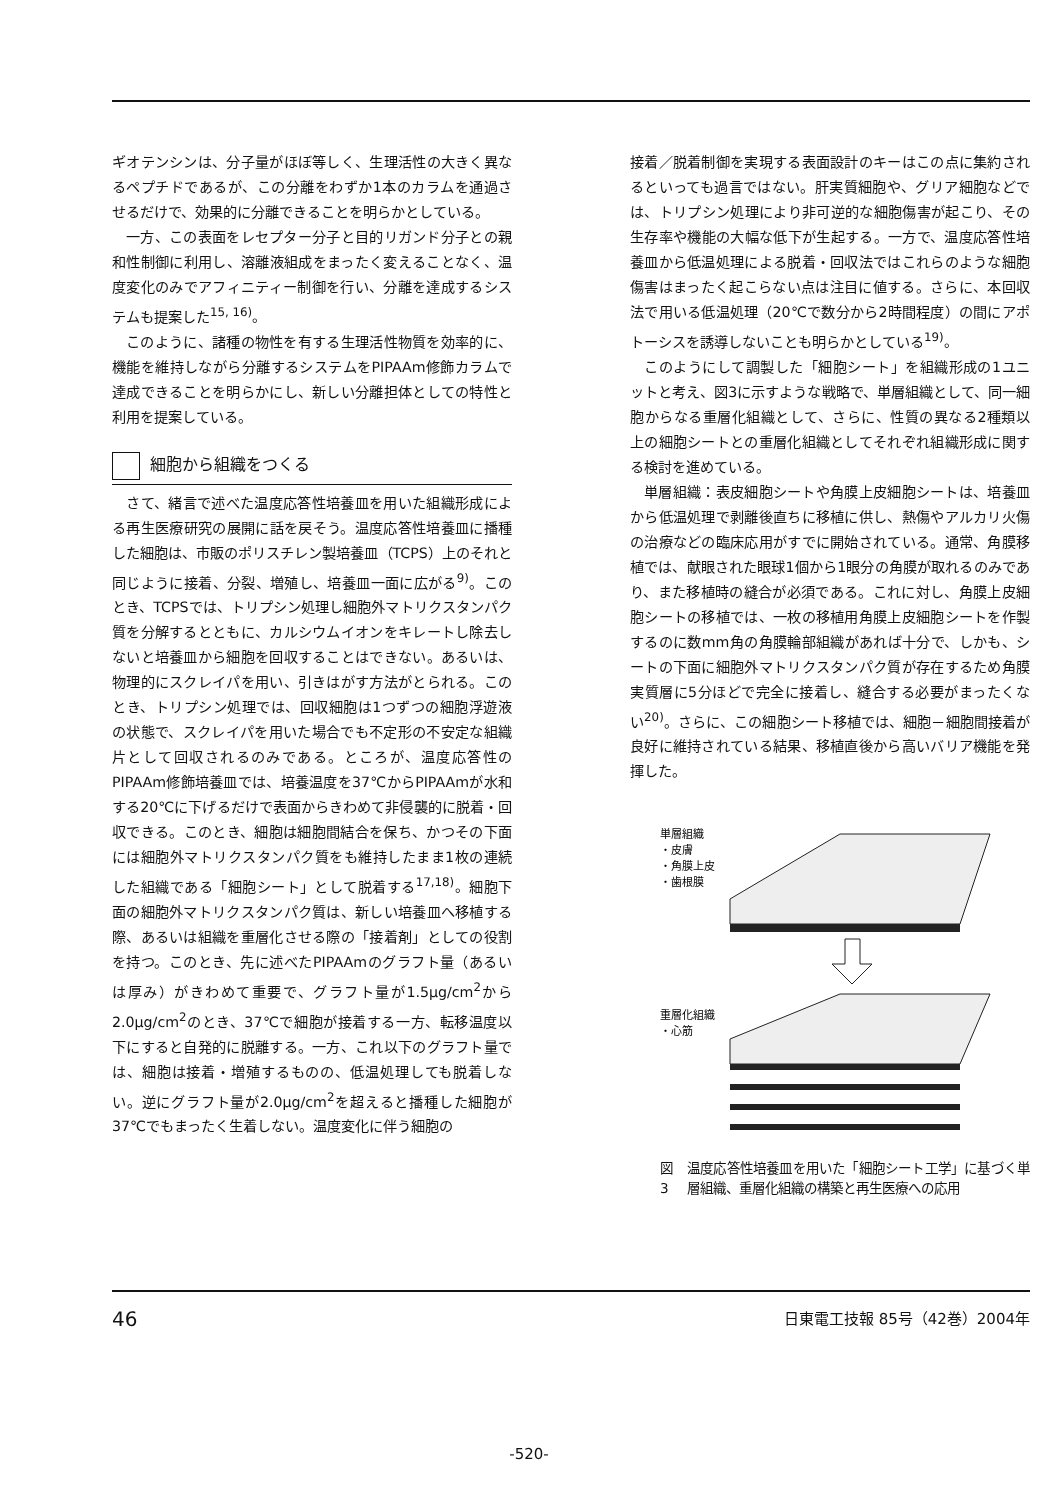ギオテンシンは、分子量がほぼ等しく、生理活性の大きく異なるペプチドであるが、この分離をわずか1本のカラムを通過させるだけで、効果的に分離できることを明らかとしている。
一方、この表面をレセプター分子と目的リガンド分子との親和性制御に利用し、溶離液組成をまったく変えることなく、温度変化のみでアフィニティー制御を行い、分離を達成するシステムも提案した<sup>15, 16)</sup>。
このように、諸種の物性を有する生理活性物質を効率的に、機能を維持しながら分離するシステムをPIPAAm修飾カラムで達成できることを明らかにし、新しい分離担体としての特性と利用を提案している。
細胞から組織をつくる
さて、緒言で述べた温度応答性培養皿を用いた組織形成による再生医療研究の展開に話を戻そう。温度応答性培養皿に播種した細胞は、市販のポリスチレン製培養皿（TCPS）上のそれと同じように接着、分裂、増殖し、培養皿一面に広がる<sup>9)</sup>。このとき、TCPSでは、トリプシン処理し細胞外マトリクスタンパク質を分解するとともに、カルシウムイオンをキレートし除去しないと培養皿から細胞を回収することはできない。あるいは、物理的にスクレイパを用い、引きはがす方法がとられる。このとき、トリプシン処理では、回収細胞は1つずつの細胞浮遊液の状態で、スクレイパを用いた場合でも不定形の不安定な組織片として回収されるのみである。ところが、温度応答性のPIPAAm修飾培養皿では、培養温度を37℃からPIPAAmが水和する20℃に下げるだけで表面からきわめて非侵襲的に脱着・回収できる。このとき、細胞は細胞間結合を保ち、かつその下面には細胞外マトリクスタンパク質をも維持したまま1枚の連続した組織である「細胞シート」として脱着する<sup>17,18)</sup>。細胞下面の細胞外マトリクスタンパク質は、新しい培養皿へ移植する際、あるいは組織を重層化させる際の「接着剤」としての役割を持つ。このとき、先に述べたPIPAAmのグラフト量（あるいは厚み）がきわめて重要で、グラフト量が1.5μg/cm<sup>2</sup>から2.0μg/cm<sup>2</sup>のとき、37℃で細胞が接着する一方、転移温度以下にすると自発的に脱離する。一方、これ以下のグラフト量では、細胞は接着・増殖するものの、低温処理しても脱着しない。逆にグラフト量が2.0μg/cm<sup>2</sup>を超えると播種した細胞が37℃でもまったく生着しない。温度変化に伴う細胞の
接着／脱着制御を実現する表面設計のキーはこの点に集約されるといっても過言ではない。肝実質細胞や、グリア細胞などでは、トリプシン処理により非可逆的な細胞傷害が起こり、その生存率や機能の大幅な低下が生起する。一方で、温度応答性培養皿から低温処理による脱着・回収法ではこれらのような細胞傷害はまったく起こらない点は注目に値する。さらに、本回収法で用いる低温処理（20℃で数分から2時間程度）の間にアポトーシスを誘導しないことも明らかとしている<sup>19)</sup>。
このようにして調製した「細胞シート」を組織形成の1ユニットと考え、図3に示すような戦略で、単層組織として、同一細胞からなる重層化組織として、さらに、性質の異なる2種類以上の細胞シートとの重層化組織としてそれぞれ組織形成に関する検討を進めている。
単層組織：表皮細胞シートや角膜上皮細胞シートは、培養皿から低温処理で剥離後直ちに移植に供し、熱傷やアルカリ火傷の治療などの臨床応用がすでに開始されている。通常、角膜移植では、献眼された眼球1個から1眼分の角膜が取れるのみであり、また移植時の縫合が必須である。これに対し、角膜上皮細胞シートの移植では、一枚の移植用角膜上皮細胞シートを作製するのに数mm角の角膜輪部組織があれば十分で、しかも、シートの下面に細胞外マトリクスタンパク質が存在するため角膜実質層に5分ほどで完全に接着し、縫合する必要がまったくない<sup>20)</sup>。さらに、この細胞シート移植では、細胞－細胞間接着が良好に維持されている結果、移植直後から高いバリア機能を発揮した。
単層組織
・皮膚
・角膜上皮
・歯根膜
重層化組織
・心筋
図3 温度応答性培養皿を用いた「細胞シート工学」に基づく単層組織、重層化組織の構築と再生医療への応用
46 日東電工技報 85号（42巻）2004年
-520-